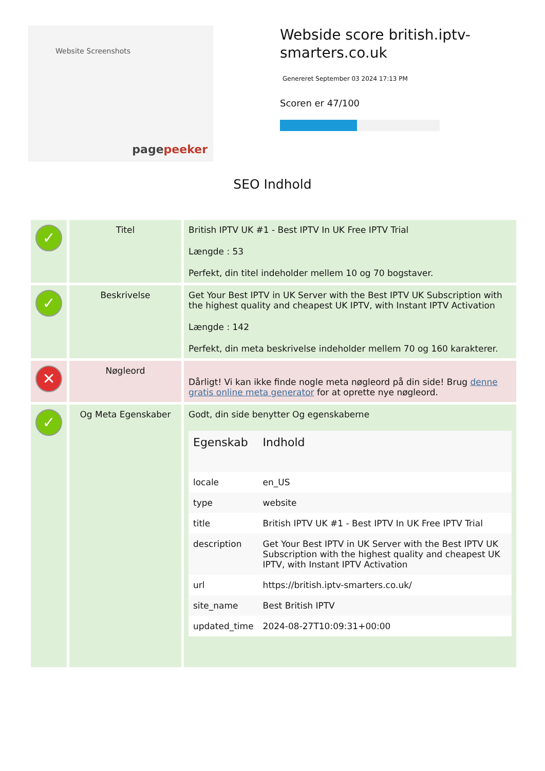Website Screenshots
pagepeeker
Webside score british.iptv-smarters.co.uk
Genereret September 03 2024 17:13 PM
Scoren er 47/100
SEO Indhold
| ✓ | Titel | British IPTV UK #1 - Best IPTV In UK Free IPTV Trial Længde : 53 Perfekt, din titel indeholder mellem 10 og 70 bogstaver. |
| ✓ | Beskrivelse | Get Your Best IPTV in UK Server with the Best IPTV UK Subscription with the highest quality and cheapest UK IPTV, with Instant IPTV Activation Længde : 142 Perfekt, din meta beskrivelse indeholder mellem 70 og 160 karakterer. |
| ✕ | Nøgleord | Dårligt! Vi kan ikke finde nogle meta nøgleord på din side! Brug denne gratis online meta generator for at oprette nye nøgleord. |
| ✓ | Og Meta Egenskaber | Godt, din side benytter Og egenskaberne / Egenskab / Indhold / / --- / --- / / locale / en_US / / type / website / / title / British IPTV UK #1 - Best IPTV In UK Free IPTV Trial / / description / Get Your Best IPTV in UK Server with the Best IPTV UK Subscription with the highest quality and cheapest UK IPTV, with Instant IPTV Activation / / url / https://british.iptv-smarters.co.uk/ / / site_name / Best British IPTV / / updated_time / 2024-08-27T10:09:31+00:00 / |